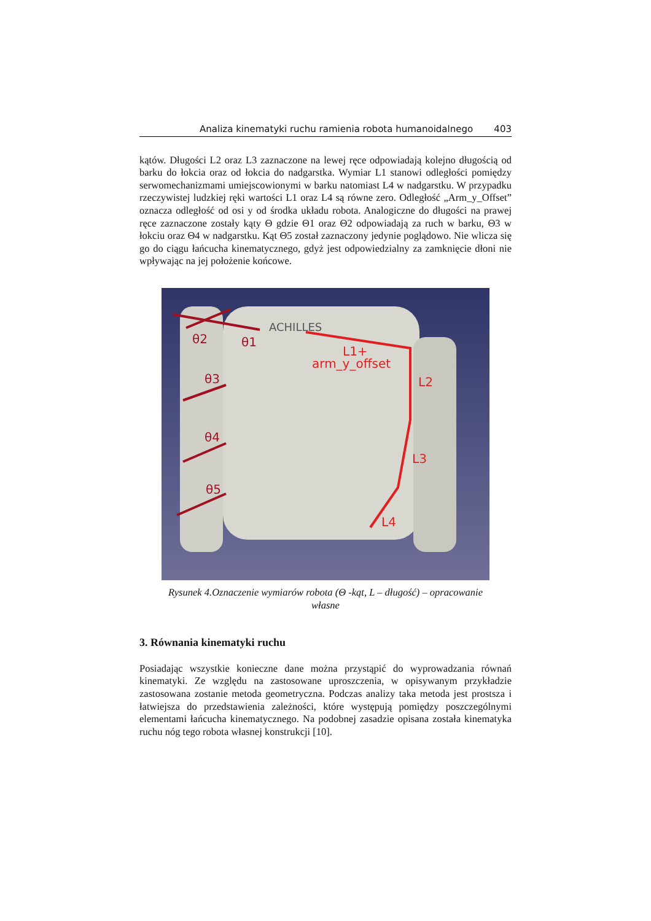Analiza kinematyki ruchu ramienia robota humanoidalnego 403
kątów. Długości L2 oraz L3 zaznaczone na lewej ręce odpowiadają kolejno długością od barku do łokcia oraz od łokcia do nadgarstka. Wymiar L1 stanowi odległości pomiędzy serwomechanizmami umiejscowionymi w barku natomiast L4 w nadgarstku. W przypadku rzeczywistej ludzkiej ręki wartości L1 oraz L4 są równe zero. Odległość „Arm_y_Offset” oznacza odległość od osi y od środka układu robota. Analogiczne do długości na prawej ręce zaznaczone zostały kąty Θ gdzie Θ1 oraz Θ2 odpowiadają za ruch w barku, Θ3 w łokciu oraz Θ4 w nadgarstku. Kąt Θ5 został zaznaczony jedynie poglądowo. Nie wlicza się go do ciągu łańcucha kinematycznego, gdyż jest odpowiedzialny za zamknięcie dłoni nie wpływając na jej położenie końcowe.
θ2
θ1
θ3
θ4
θ5
L1+
arm_y_offset
L2
L3
L4
ACHILLES
Rysunek 4.Oznaczenie wymiarów robota (Θ -kąt, L – długość) – opracowanie
własne
3. Równania kinematyki ruchu
Posiadając wszystkie konieczne dane można przystąpić do wyprowadzania równań kinematyki. Ze względu na zastosowane uproszczenia, w opisywanym przykładzie zastosowana zostanie metoda geometryczna. Podczas analizy taka metoda jest prostsza i łatwiejsza do przedstawienia zależności, które występują pomiędzy poszczególnymi elementami łańcucha kinematycznego. Na podobnej zasadzie opisana została kinematyka ruchu nóg tego robota własnej konstrukcji [10].